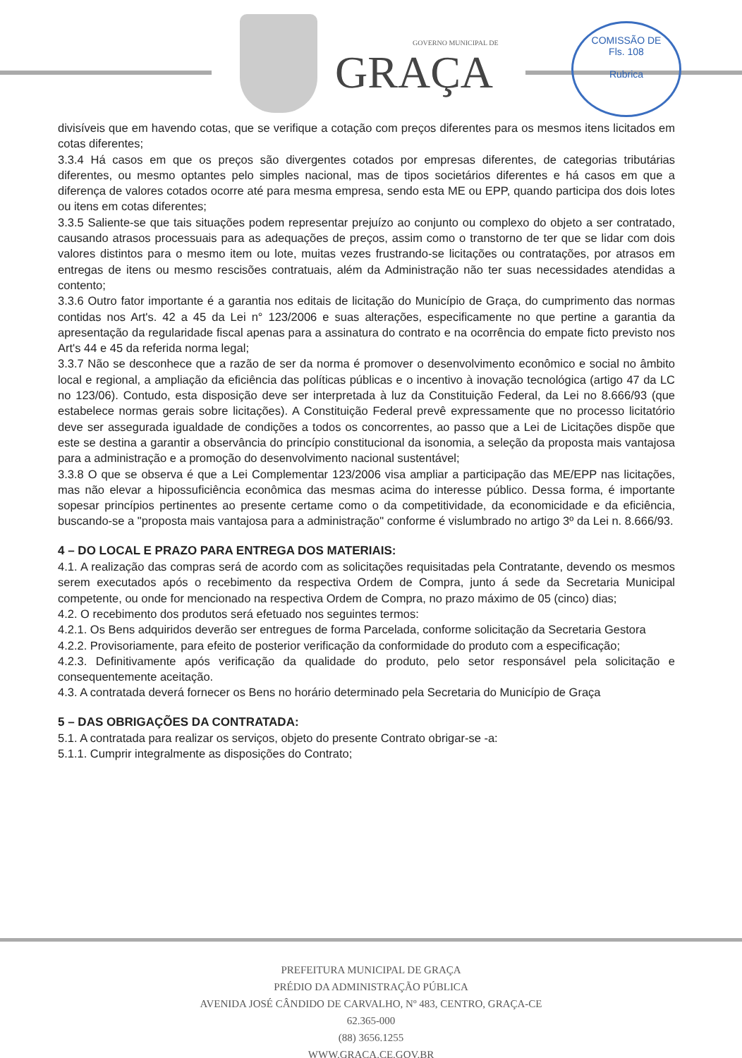GOVERNO MUNICIPAL DE
GRAÇA
COMISSÃO DE
Fls. 108
Rubrica
divisíveis que em havendo cotas, que se verifique a cotação com preços diferentes para os mesmos itens licitados em cotas diferentes;
3.3.4 Há casos em que os preços são divergentes cotados por empresas diferentes, de categorias tributárias diferentes, ou mesmo optantes pelo simples nacional, mas de tipos societários diferentes e há casos em que a diferença de valores cotados ocorre até para mesma empresa, sendo esta ME ou EPP, quando participa dos dois lotes ou itens em cotas diferentes;
3.3.5 Saliente-se que tais situações podem representar prejuízo ao conjunto ou complexo do objeto a ser contratado, causando atrasos processuais para as adequações de preços, assim como o transtorno de ter que se lidar com dois valores distintos para o mesmo item ou lote, muitas vezes frustrando-se licitações ou contratações, por atrasos em entregas de itens ou mesmo rescisões contratuais, além da Administração não ter suas necessidades atendidas a contento;
3.3.6 Outro fator importante é a garantia nos editais de licitação do Município de Graça, do cumprimento das normas contidas nos Art's. 42 a 45 da Lei n° 123/2006 e suas alterações, especificamente no que pertine a garantia da apresentação da regularidade fiscal apenas para a assinatura do contrato e na ocorrência do empate ficto previsto nos Art's 44 e 45 da referida norma legal;
3.3.7 Não se desconhece que a razão de ser da norma é promover o desenvolvimento econômico e social no âmbito local e regional, a ampliação da eficiência das políticas públicas e o incentivo à inovação tecnológica (artigo 47 da LC no 123/06). Contudo, esta disposição deve ser interpretada à luz da Constituição Federal, da Lei no 8.666/93 (que estabelece normas gerais sobre licitações). A Constituição Federal prevê expressamente que no processo licitatório deve ser assegurada igualdade de condições a todos os concorrentes, ao passo que a Lei de Licitações dispõe que este se destina a garantir a observância do princípio constitucional da isonomia, a seleção da proposta mais vantajosa para a administração e a promoção do desenvolvimento nacional sustentável;
3.3.8 O que se observa é que a Lei Complementar 123/2006 visa ampliar a participação das ME/EPP nas licitações, mas não elevar a hipossuficiência econômica das mesmas acima do interesse público. Dessa forma, é importante sopesar princípios pertinentes ao presente certame como o da competitividade, da economicidade e da eficiência, buscando-se a "proposta mais vantajosa para a administração" conforme é vislumbrado no artigo 3º da Lei n. 8.666/93.
4 – DO LOCAL E PRAZO PARA ENTREGA DOS MATERIAIS:
4.1. A realização das compras será de acordo com as solicitações requisitadas pela Contratante, devendo os mesmos serem executados após o recebimento da respectiva Ordem de Compra, junto á sede da Secretaria Municipal competente, ou onde for mencionado na respectiva Ordem de Compra, no prazo máximo de 05 (cinco) dias;
4.2. O recebimento dos produtos será efetuado nos seguintes termos:
4.2.1. Os Bens adquiridos deverão ser entregues de forma Parcelada, conforme solicitação da Secretaria Gestora
4.2.2. Provisoriamente, para efeito de posterior verificação da conformidade do produto com a especificação;
4.2.3. Definitivamente após verificação da qualidade do produto, pelo setor responsável pela solicitação e consequentemente aceitação.
4.3. A contratada deverá fornecer os Bens no horário determinado pela Secretaria do Município de Graça
5 – DAS OBRIGAÇÕES DA CONTRATADA:
5.1. A contratada para realizar os serviços, objeto do presente Contrato obrigar-se -a:
5.1.1. Cumprir integralmente as disposições do Contrato;
PREFEITURA MUNICIPAL DE GRAÇA
PRÉDIO DA ADMINISTRAÇÃO PÚBLICA
AVENIDA JOSÉ CÂNDIDO DE CARVALHO, Nº 483, CENTRO, GRAÇA-CE
62.365-000
(88) 3656.1255
WWW.GRACA.CE.GOV.BR